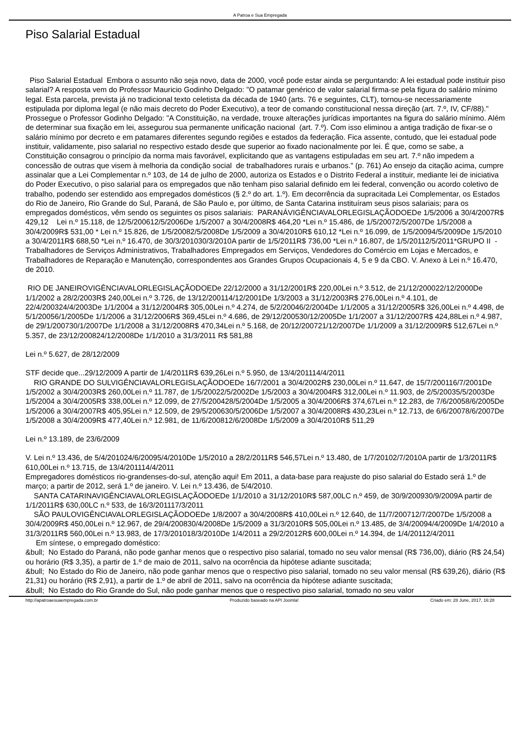A Patroa e Sua Empregada
Piso Salarial Estadual
Piso Salarial Estadual Embora o assunto não seja novo, data de 2000, você pode estar ainda se perguntando: A lei estadual pode instituir piso salarial? A resposta vem do Professor Mauricio Godinho Delgado: "O patamar genérico de valor salarial firma-se pela figura do salário mínimo legal. Esta parcela, prevista já no tradicional texto celetista da década de 1940 (arts. 76 e seguintes, CLT), tornou-se necessariamente estipulada por diploma legal (e não mais decreto do Poder Executivo), a teor de comando constitucional nessa direção (art. 7.º, IV, CF/88)." Prossegue o Professor Godinho Delgado: "A Constituição, na verdade, trouxe alterações jurídicas importantes na figura do salário mínimo. Além de determinar sua fixação em lei, assegurou sua permanente unificação nacional (art. 7.º). Com isso eliminou a antiga tradição de fixar-se o salário mínimo por decreto e em patamares diferentes segundo regiões e estados da federação. Fica assente, contudo, que lei estadual pode instituir, validamente, piso salarial no respectivo estado desde que superior ao fixado nacionalmente por lei. É que, como se sabe, a Constituição consagrou o princípio da norma mais favorável, explicitando que as vantagens estipuladas em seu art. 7.º não impedem a concessão de outras que visem à melhoria da condição social de trabalhadores rurais e urbanos." (p. 761) Ao ensejo da citação acima, cumpre assinalar que a Lei Complementar n.º 103, de 14 de julho de 2000, autoriza os Estados e o Distrito Federal a instituir, mediante lei de iniciativa do Poder Executivo, o piso salarial para os empregados que não tenham piso salarial definido em lei federal, convenção ou acordo coletivo de trabalho, podendo ser estendido aos empregados domésticos (§ 2.º do art. 1.º). Em decorrência da supracitada Lei Complementar, os Estados do Rio de Janeiro, Rio Grande do Sul, Paraná, de São Paulo e, por último, de Santa Catarina instituíram seus pisos salariais; para os empregados domésticos, vêm sendo os seguintes os pisos salariais: PARANÁVIGÊNCIAVALORLEGISLAÇÃODOEDe 1/5/2006 a 30/4/2007R$ 429,12 Lei n.º 15.118, de 12/5/200612/5/2006De 1/5/2007 a 30/4/2008R$ 464,20 *Lei n.º 15.486, de 1/5/20072/5/2007De 1/5/2008 a 30/4/2009R$ 531,00 * Lei n.º 15.826, de 1/5/20082/5/2008De 1/5/2009 a 30/4/2010R$ 610,12 *Lei n.º 16.099, de 1/5/20094/5/2009De 1/5/2010 a 30/4/2011R$ 688,50 *Lei n.º 16.470, de 30/3/201030/3/2010A partir de 1/5/2011R$ 736,00 *Lei n.º 16.807, de 1/5/20112/5/2011*GRUPO II - Trabalhadores de Serviços Administrativos, Trabalhadores Empregados em Serviços, Vendedores do Comércio em Lojas e Mercados, e Trabalhadores de Reparação e Manutenção, correspondentes aos Grandes Grupos Ocupacionais 4, 5 e 9 da CBO. V. Anexo à Lei n.º 16.470, de 2010.
RIO DE JANEIROVIGÊNCIAVALORLEGISLAÇÃODOEDe 22/12/2000 a 31/12/2001R$ 220,00Lei n.º 3.512, de 21/12/200022/12/2000De 1/1/2002 a 28/2/2003R$ 240,00Lei n.º 3.726, de 13/12/200114/12/2001De 1/3/2003 a 31/12/2003R$ 276,00Lei n.º 4.101, de 22/4/200324/4/2003De 1/1/2004 a 31/12/2004R$ 305,00Lei n.º 4.274, de 5/2/20046/2/2004De 1/1/2005 a 31/12/2005R$ 326,00Lei n.º 4.498, de 5/1/20056/1/2005De 1/1/2006 a 31/12/2006R$ 369,45Lei n.º 4.686, de 29/12/200530/12/2005De 1/1/2007 a 31/12/2007R$ 424,88Lei n.º 4.987, de 29/1/200730/1/2007De 1/1/2008 a 31/12/2008R$ 470,34Lei n.º 5.168, de 20/12/200721/12/2007De 1/1/2009 a 31/12/2009R$ 512,67Lei n.º 5.357, de 23/12/200824/12/2008De 1/1/2010 a 31/3/2011 R$ 581,88
Lei n.º 5.627, de 28/12/2009
STF decide que...29/12/2009 A partir de 1/4/2011R$ 639,26Lei n.º 5.950, de 13/4/201114/4/2011
RIO GRANDE DO SULVIGÊNCIAVALORLEGISLAÇÃODOEDe 16/7/2001 a 30/4/2002R$ 230,00Lei n.º 11.647, de 15/7/200116/7/2001De 1/5/2002 a 30/4/2003R$ 260,00Lei n.º 11.787, de 1/5/20022/5/2002De 1/5/2003 a 30/4/2004R$ 312,00Lei n.º 11.903, de 2/5/20035/5/2003De 1/5/2004 a 30/4/2005R$ 338,00Lei n.º 12.099, de 27/5/200428/5/2004De 1/5/2005 a 30/4/2006R$ 374,67Lei n.º 12.283, de 7/6/20058/6/2005De 1/5/2006 a 30/4/2007R$ 405,95Lei n.º 12.509, de 29/5/200630/5/2006De 1/5/2007 a 30/4/2008R$ 430,23Lei n.º 12.713, de 6/6/20078/6/2007De 1/5/2008 a 30/4/2009R$ 477,40Lei n.º 12.981, de 11/6/200812/6/2008De 1/5/2009 a 30/4/2010R$ 511,29
Lei n.º 13.189, de 23/6/2009
V. Lei n.º 13.436, de 5/4/201024/6/20095/4/2010De 1/5/2010 a 28/2/2011R$ 546,57Lei n.º 13.480, de 1/7/20102/7/2010A partir de 1/3/2011R$ 610,00Lei n.º 13.715, de 13/4/201114/4/2011
Empregadores domésticos rio-grandenses-do-sul, atenção aqui! Em 2011, a data-base para reajuste do piso salarial do Estado será 1.º de março; a partir de 2012, será 1.º de janeiro. V. Lei n.º 13.436, de 5/4/2010.
SANTA CATARINAVIGÊNCIAVALORLEGISLAÇÃODOEDe 1/1/2010 a 31/12/2010R$ 587,00LC n.º 459, de 30/9/200930/9/2009A partir de 1/1/2011R$ 630,00LC n.º 533, de 16/3/201117/3/2011
SÃO PAULOVIGÊNCIAVALORLEGISLAÇÃODOEDe 1/8/2007 a 30/4/2008R$ 410,00Lei n.º 12.640, de 11/7/200712/7/2007De 1/5/2008 a 30/4/2009R$ 450,00Lei n.º 12.967, de 29/4/200830/4/2008De 1/5/2009 a 31/3/2010R$ 505,00Lei n.º 13.485, de 3/4/20094/4/2009De 1/4/2010 a 31/3/2011R$ 560,00Lei n.º 13.983, de 17/3/201018/3/2010De 1/4/2011 a 29/2/2012R$ 600,00Lei n.º 14.394, de 1/4/20112/4/2011
Em síntese, o empregado doméstico:
&bull; No Estado do Paraná, não pode ganhar menos que o respectivo piso salarial, tomado no seu valor mensal (R$ 736,00), diário (R$ 24,54) ou horário (R$ 3,35), a partir de 1.º de maio de 2011, salvo na ocorrência da hipótese adiante suscitada;
&bull; No Estado do Rio de Janeiro, não pode ganhar menos que o respectivo piso salarial, tomado no seu valor mensal (R$ 639,26), diário (R$ 21,31) ou horário (R$ 2,91), a partir de 1.º de abril de 2011, salvo na ocorrência da hipótese adiante suscitada;
&bull; No Estado do Rio Grande do Sul, não pode ganhar menos que o respectivo piso salarial, tomado no seu valor
http://apatroaesuaempregada.com.br Produzido baseado na API Joomla! Criado em: 28 June, 2017, 16:28